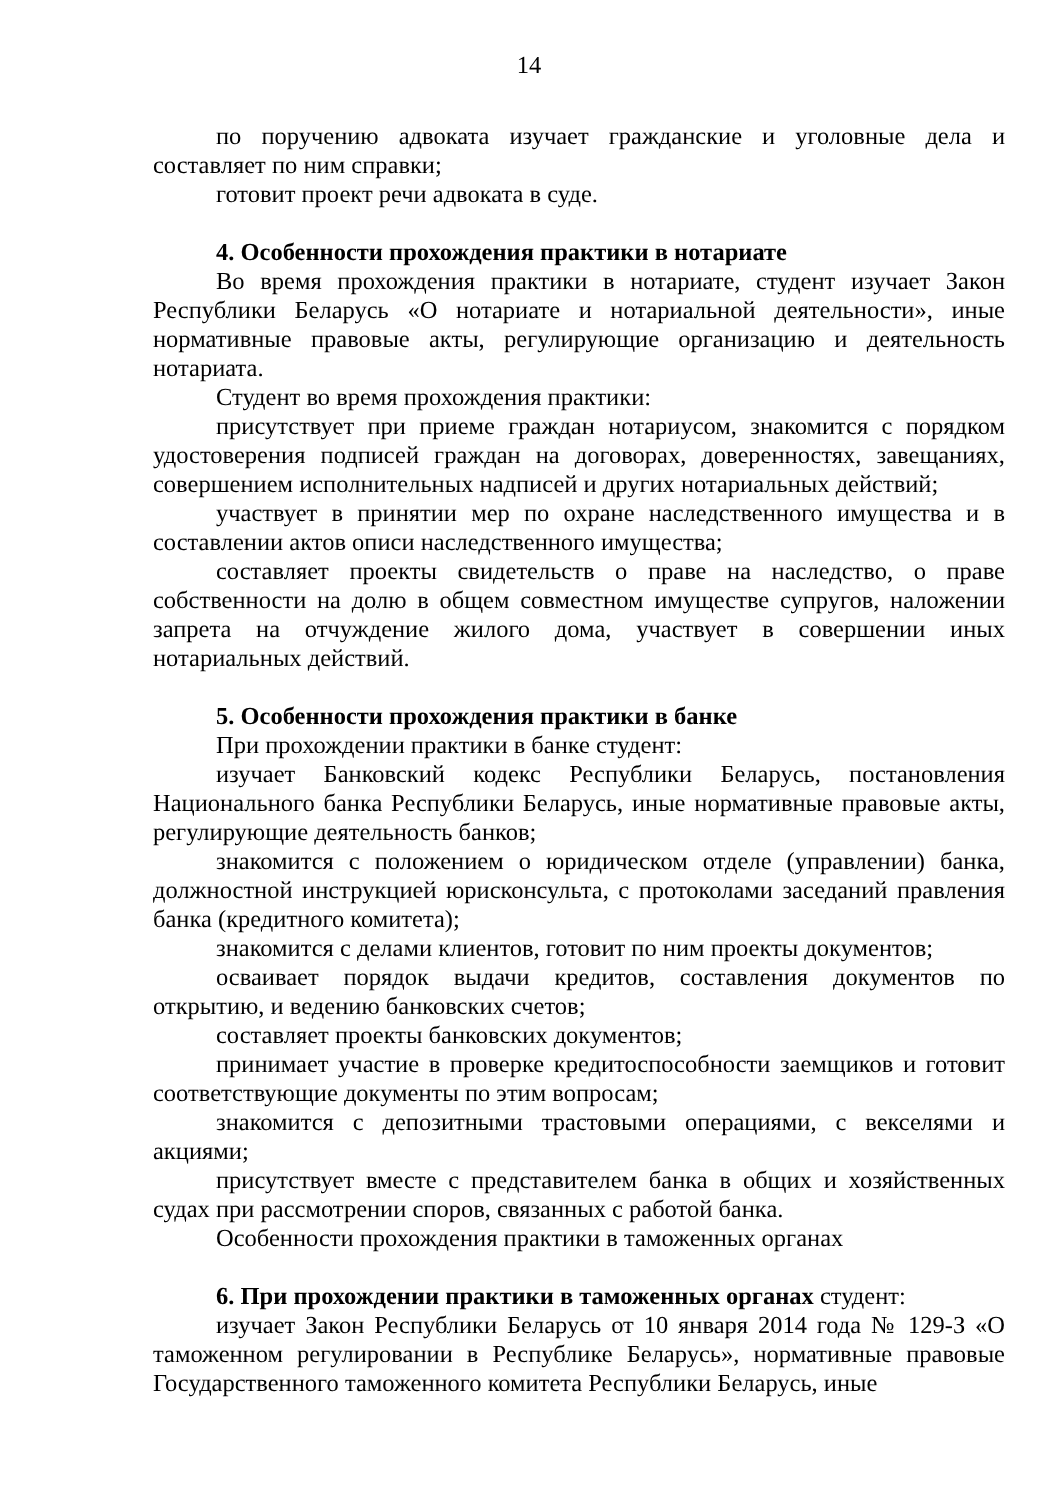14
по поручению адвоката изучает гражданские и уголовные дела и составляет по ним справки;
готовит проект речи адвоката в суде.
4. Особенности прохождения практики в нотариате
Во время прохождения практики в нотариате, студент изучает Закон Республики Беларусь «О нотариате и нотариальной деятельности», иные нормативные правовые акты, регулирующие организацию и деятельность нотариата.
Студент во время прохождения практики:
присутствует при приеме граждан нотариусом, знакомится с порядком удостоверения подписей граждан на договорах, доверенностях, завещаниях, совершением исполнительных надписей и других нотариальных действий;
участвует в принятии мер по охране наследственного имущества и в составлении актов описи наследственного имущества;
составляет проекты свидетельств о праве на наследство, о праве собственности на долю в общем совместном имуществе супругов, наложении запрета на отчуждение жилого дома, участвует в совершении иных нотариальных действий.
5. Особенности прохождения практики в банке
При прохождении практики в банке студент:
изучает Банковский кодекс Республики Беларусь, постановления Национального банка Республики Беларусь, иные нормативные правовые акты, регулирующие деятельность банков;
знакомится с положением о юридическом отделе (управлении) банка, должностной инструкцией юрисконсульта, с протоколами заседаний правления банка (кредитного комитета);
знакомится с делами клиентов, готовит по ним проекты документов;
осваивает порядок выдачи кредитов, составления документов по открытию, и ведению банковских счетов;
составляет проекты банковских документов;
принимает участие в проверке кредитоспособности заемщиков и готовит соответствующие документы по этим вопросам;
знакомится с депозитными трастовыми операциями, с векселями и акциями;
присутствует вместе с представителем банка в общих и хозяйственных судах при рассмотрении споров, связанных с работой банка.
Особенности прохождения практики в таможенных органах
6. При прохождении практики в таможенных органах студент:
изучает Закон Республики Беларусь от 10 января 2014 года № 129-З «О таможенном регулировании в Республике Беларусь», нормативные правовые Государственного таможенного комитета Республики Беларусь, иные